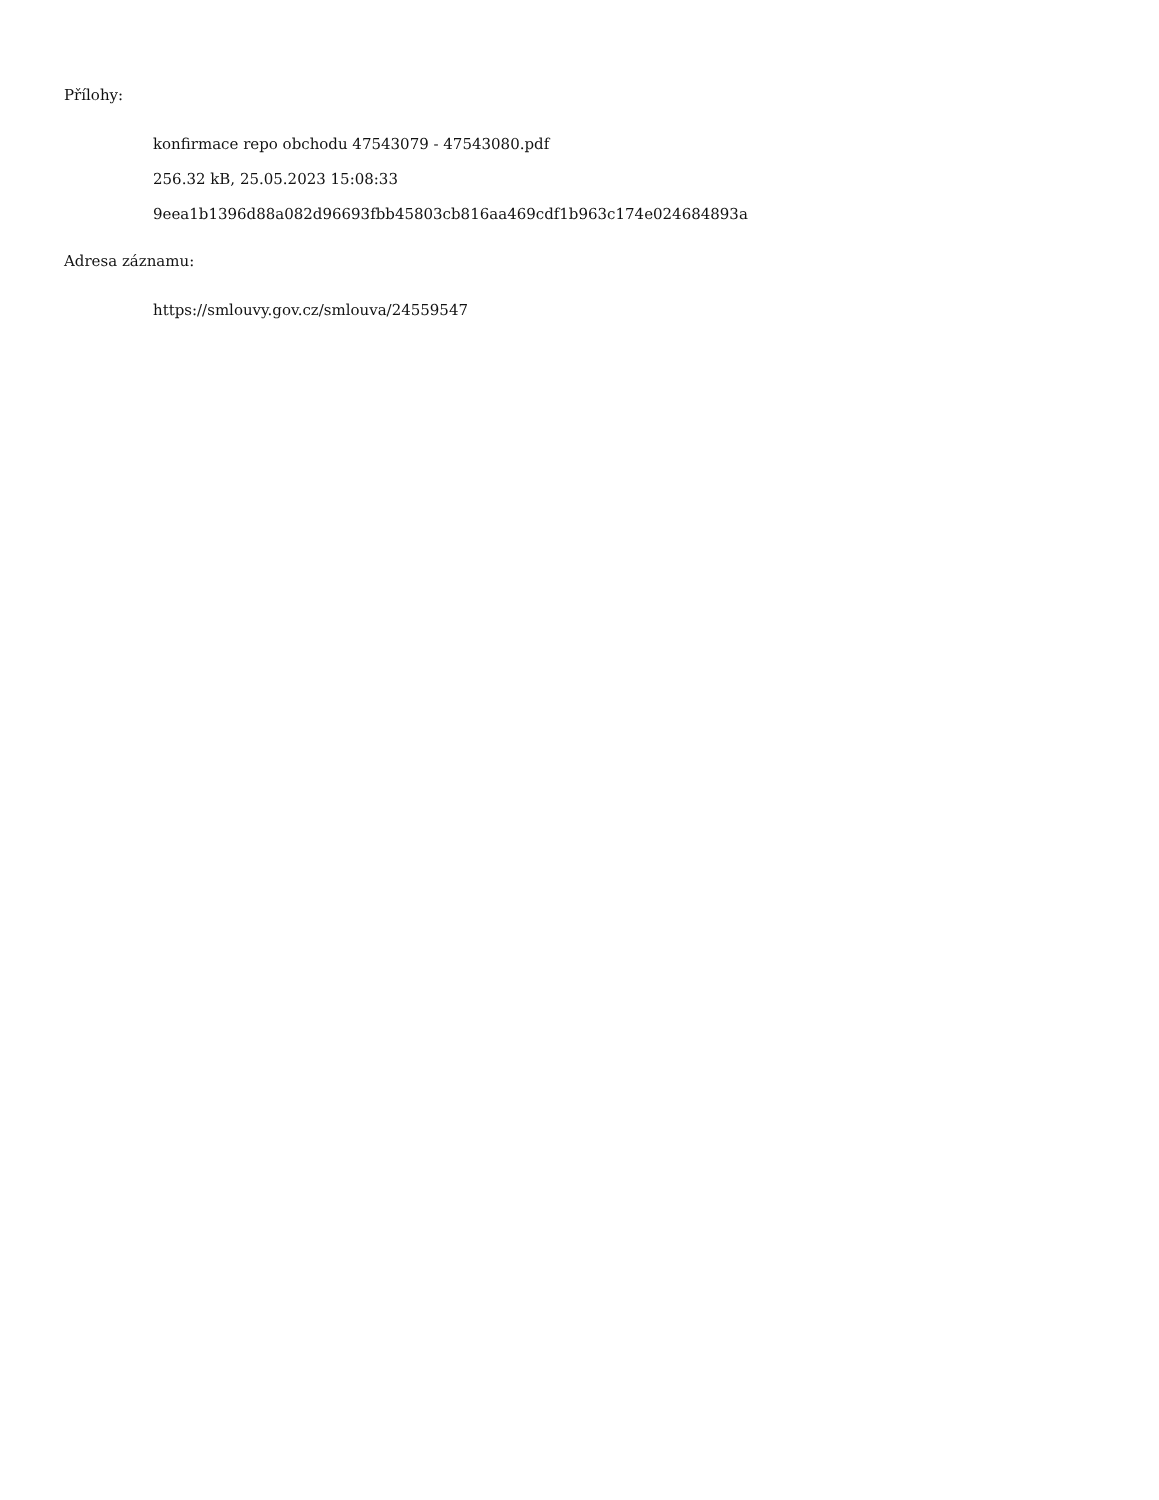Přílohy:
konfirmace repo obchodu 47543079 - 47543080.pdf
256.32 kB, 25.05.2023 15:08:33
9eea1b1396d88a082d96693fbb45803cb816aa469cdf1b963c174e024684893a
Adresa záznamu:
https://smlouvy.gov.cz/smlouva/24559547